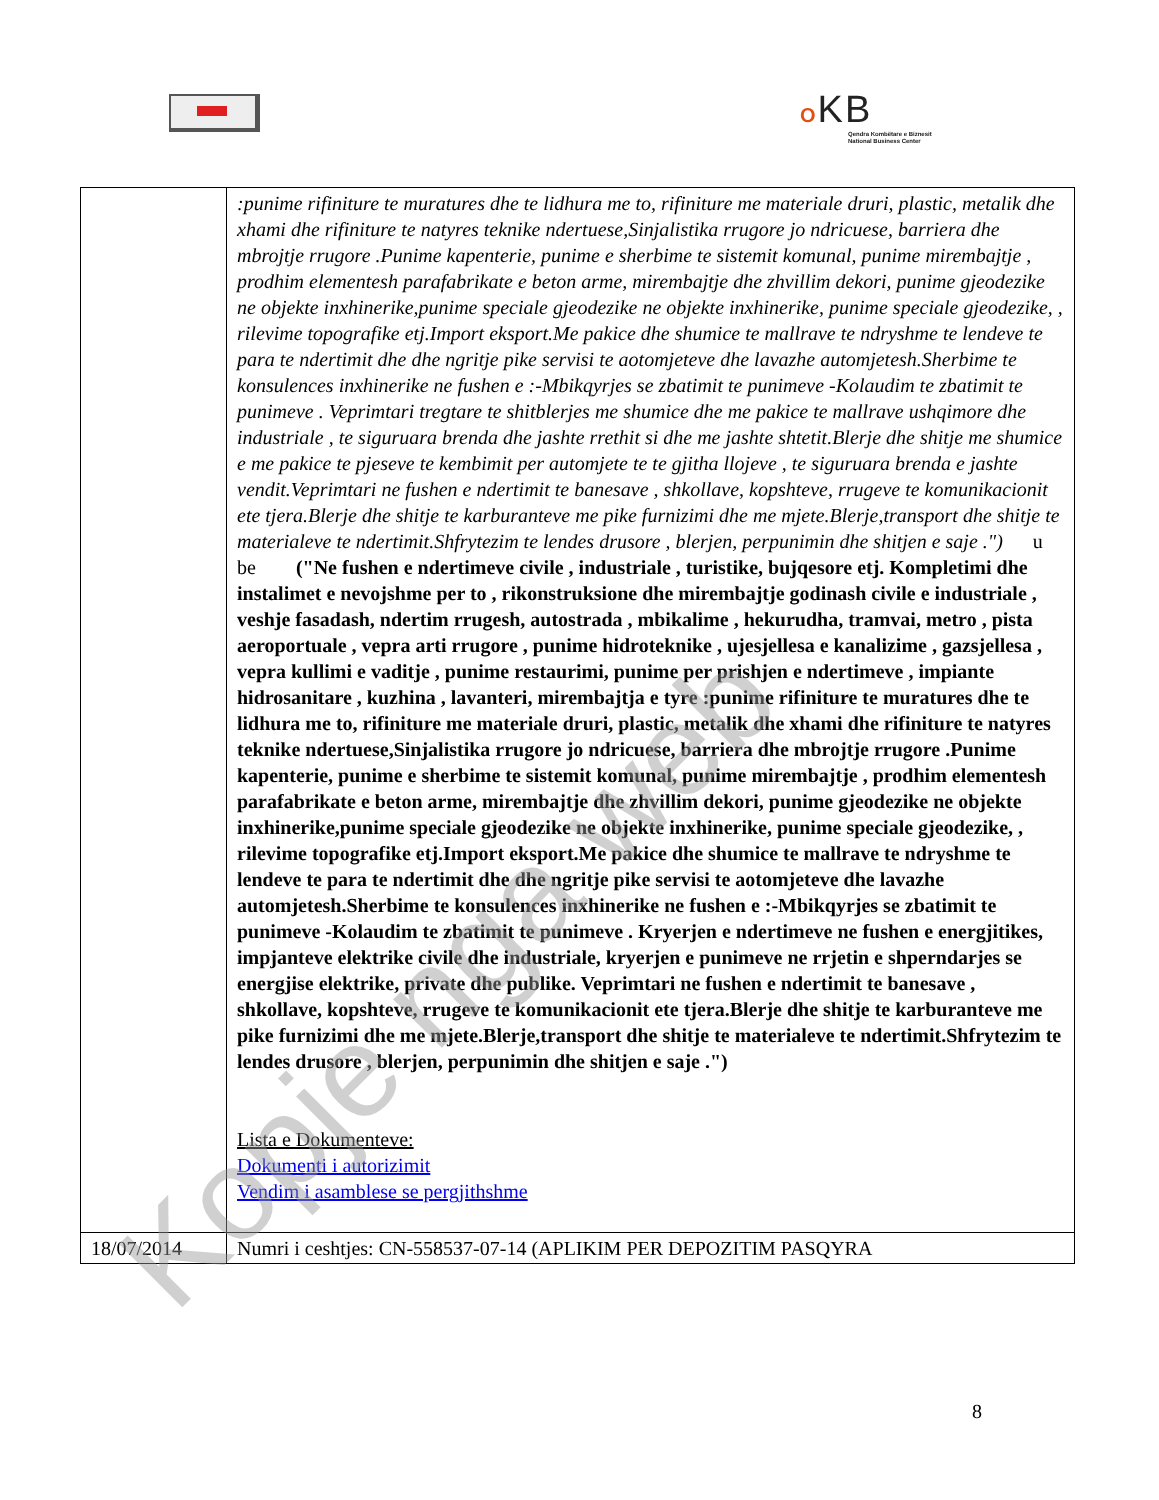OKB
Qendra Kombëtare e Biznesit
National Business Center
| | :punime rifiniture te muratures dhe te lidhura me to, rifiniture me materiale druri, plastic, metalik dhe xhami dhe rifiniture te natyres teknike ndertuese,Sinjalistika rrugore jo ndricuese, barriera dhe mbrojtje rrugore .Punime kapenterie, punime e sherbime te sistemit komunal, punime mirembajtje , prodhim elementesh parafabrikate e beton arme, mirembajtje dhe zhvillim dekori, punime gjeodezike ne objekte inxhinerike,punime speciale gjeodezike ne objekte inxhinerike, punime speciale gjeodezike, , rilevime topografike etj.Import eksport.Me pakice dhe shumice te mallrave te ndryshme te lendeve te para te ndertimit dhe dhe ngritje pike servisi te aotomjeteve dhe lavazhe automjetesh.Sherbime te konsulences inxhinerike ne fushen e :-Mbikqyrjes se zbatimit te punimeve -Kolaudim te zbatimit te punimeve . Veprimtari tregtare te shitblerjes me shumice dhe me pakice te mallrave ushqimore dhe industriale , te siguruara brenda dhe jashte rrethit si dhe me jashte shtetit.Blerje dhe shitje me shumice e me pakice te pjeseve te kembimit per automjete te te gjitha llojeve , te siguruara brenda e jashte vendit.Veprimtari ne fushen e ndertimit te banesave , shkollave, kopshteve, rrugeve te komunikacionit ete tjera.Blerje dhe shitje te karburanteve me pike furnizimi dhe me mjete.Blerje,transport dhe shitje te materialeve te ndertimit.Shfrytezim te lendes drusore , blerjen, perpunimin dhe shitjen e saje .") u be ("Ne fushen e ndertimeve civile , industriale , turistike, bujqesore etj. Kompletimi dhe instalimet e nevojshme per to , rikonstruksione dhe mirembajtje godinash civile e industriale , veshje fasadash, ndertim rrugesh, autostrada , mbikalime , hekurudha, tramvai, metro , pista aeroportuale , vepra arti rrugore , punime hidroteknike , ujesjellesa e kanalizime , gazsjellesa , vepra kullimi e vaditje , punime restaurimi, punime per prishjen e ndertimeve , impiante hidrosanitare , kuzhina , lavanteri, mirembajtja e tyre :punime rifiniture te muratures dhe te lidhura me to, rifiniture me materiale druri, plastic, metalik dhe xhami dhe rifiniture te natyres teknike ndertuese,Sinjalistika rrugore jo ndricuese, barriera dhe mbrojtje rrugore .Punime kapenterie, punime e sherbime te sistemit komunal, punime mirembajtje , prodhim elementesh parafabrikate e beton arme, mirembajtje dhe zhvillim dekori, punime gjeodezike ne objekte inxhinerike,punime speciale gjeodezike ne objekte inxhinerike, punime speciale gjeodezike, , rilevime topografike etj.Import eksport.Me pakice dhe shumice te mallrave te ndryshme te lendeve te para te ndertimit dhe dhe ngritje pike servisi te aotomjeteve dhe lavazhe automjetesh.Sherbime te konsulences inxhinerike ne fushen e :-Mbikqyrjes se zbatimit te punimeve -Kolaudim te zbatimit te punimeve . Kryerjen e ndertimeve ne fushen e energjitikes, impjanteve elektrike civile dhe industriale, kryerjen e punimeve ne rrjetin e shperndarjes se energjise elektrike, private dhe publike. Veprimtari ne fushen e ndertimit te banesave , shkollave, kopshteve, rrugeve te komunikacionit ete tjera.Blerje dhe shitje te karburanteve me pike furnizimi dhe me mjete.Blerje,transport dhe shitje te materialeve te ndertimit.Shfrytezim te lendes drusore , blerjen, perpunimin dhe shitjen e saje .") Lista e Dokumenteve: Dokumenti i autorizimit Vendim i asamblese se pergjithshme |
| 18/07/2014 | Numri i ceshtjes: CN-558537-07-14 (APLIKIM PER DEPOZITIM PASQYRA |
8
Kopje nga web